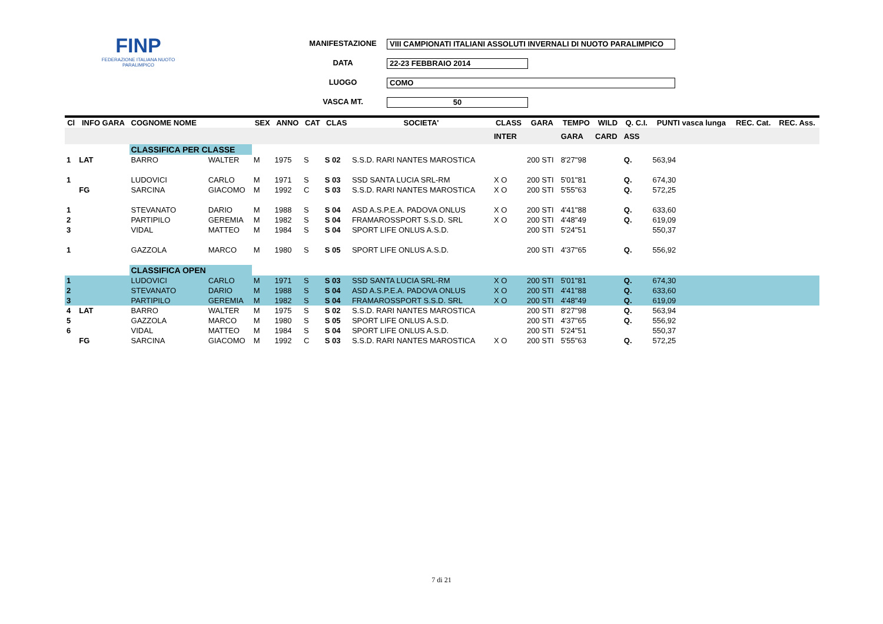FINP
FEDERAZIONE ITALIANA NUOTO PARALIMPICO
MANIFESTAZIONE VIII CAMPIONATI ITALIANI ASSOLUTI INVERNALI DI NUOTO PARALIMPICO
DATA 22-23 FEBBRAIO 2014
LUOGO COMO
VASCA MT. 50
| Cl | INFO GARA | COGNOME NOME | | SEX | ANNO | CAT | CLAS | SOCIETA' | CLASS | GARA | TEMPO | WILD | Q. C.I. | PUNTI vasca lunga | REC. Cat. | REC. Ass. |
| --- | --- | --- | --- | --- | --- | --- | --- | --- | --- | --- | --- | --- | --- | --- | --- | --- |
| | | | | | | | | | INTER | | GARA | CARD | ASS | | | |
| | | CLASSIFICA PER CLASSE | | | | | | | | | | | | | | |
| 1 | LAT | BARRO | WALTER | M | 1975 | S | S 02 | S.S.D. RARI NANTES MAROSTICA | | 200 STI | 8'27"98 | | Q. | 563,94 | | |
| 1 | | LUDOVICI | CARLO | M | 1971 | S | S 03 | SSD SANTA LUCIA SRL-RM | X O | 200 STI | 5'01"81 | | Q. | 674,30 | | |
| | FG | SARCINA | GIACOMO | M | 1992 | C | S 03 | S.S.D. RARI NANTES MAROSTICA | X O | 200 STI | 5'55"63 | | Q. | 572,25 | | |
| 1 | | STEVANATO | DARIO | M | 1988 | S | S 04 | ASD A.S.P.E.A. PADOVA ONLUS | X O | 200 STI | 4'41"88 | | Q. | 633,60 | | |
| 2 | | PARTIPILO | GEREMIA | M | 1982 | S | S 04 | FRAMAROSSPORT S.S.D. SRL | X O | 200 STI | 4'48"49 | | Q. | 619,09 | | |
| 3 | | VIDAL | MATTEO | M | 1984 | S | S 04 | SPORT LIFE ONLUS A.S.D. | | 200 STI | 5'24"51 | | | 550,37 | | |
| 1 | | GAZZOLA | MARCO | M | 1980 | S | S 05 | SPORT LIFE ONLUS A.S.D. | | 200 STI | 4'37"65 | | Q. | 556,92 | | |
| | | CLASSIFICA OPEN | | | | | | | | | | | | | | |
| 1 | | LUDOVICI | CARLO | M | 1971 | S | S 03 | SSD SANTA LUCIA SRL-RM | X O | 200 STI | 5'01"81 | | Q. | 674,30 | | |
| 2 | | STEVANATO | DARIO | M | 1988 | S | S 04 | ASD A.S.P.E.A. PADOVA ONLUS | X O | 200 STI | 4'41"88 | | Q. | 633,60 | | |
| 3 | | PARTIPILO | GEREMIA | M | 1982 | S | S 04 | FRAMAROSSPORT S.S.D. SRL | X O | 200 STI | 4'48"49 | | Q. | 619,09 | | |
| 4 | LAT | BARRO | WALTER | M | 1975 | S | S 02 | S.S.D. RARI NANTES MAROSTICA | | 200 STI | 8'27"98 | | Q. | 563,94 | | |
| 5 | | GAZZOLA | MARCO | M | 1980 | S | S 05 | SPORT LIFE ONLUS A.S.D. | | 200 STI | 4'37"65 | | Q. | 556,92 | | |
| 6 | | VIDAL | MATTEO | M | 1984 | S | S 04 | SPORT LIFE ONLUS A.S.D. | | 200 STI | 5'24"51 | | | 550,37 | | |
| | FG | SARCINA | GIACOMO | M | 1992 | C | S 03 | S.S.D. RARI NANTES MAROSTICA | X O | 200 STI | 5'55"63 | | Q. | 572,25 | | |
7 di 21